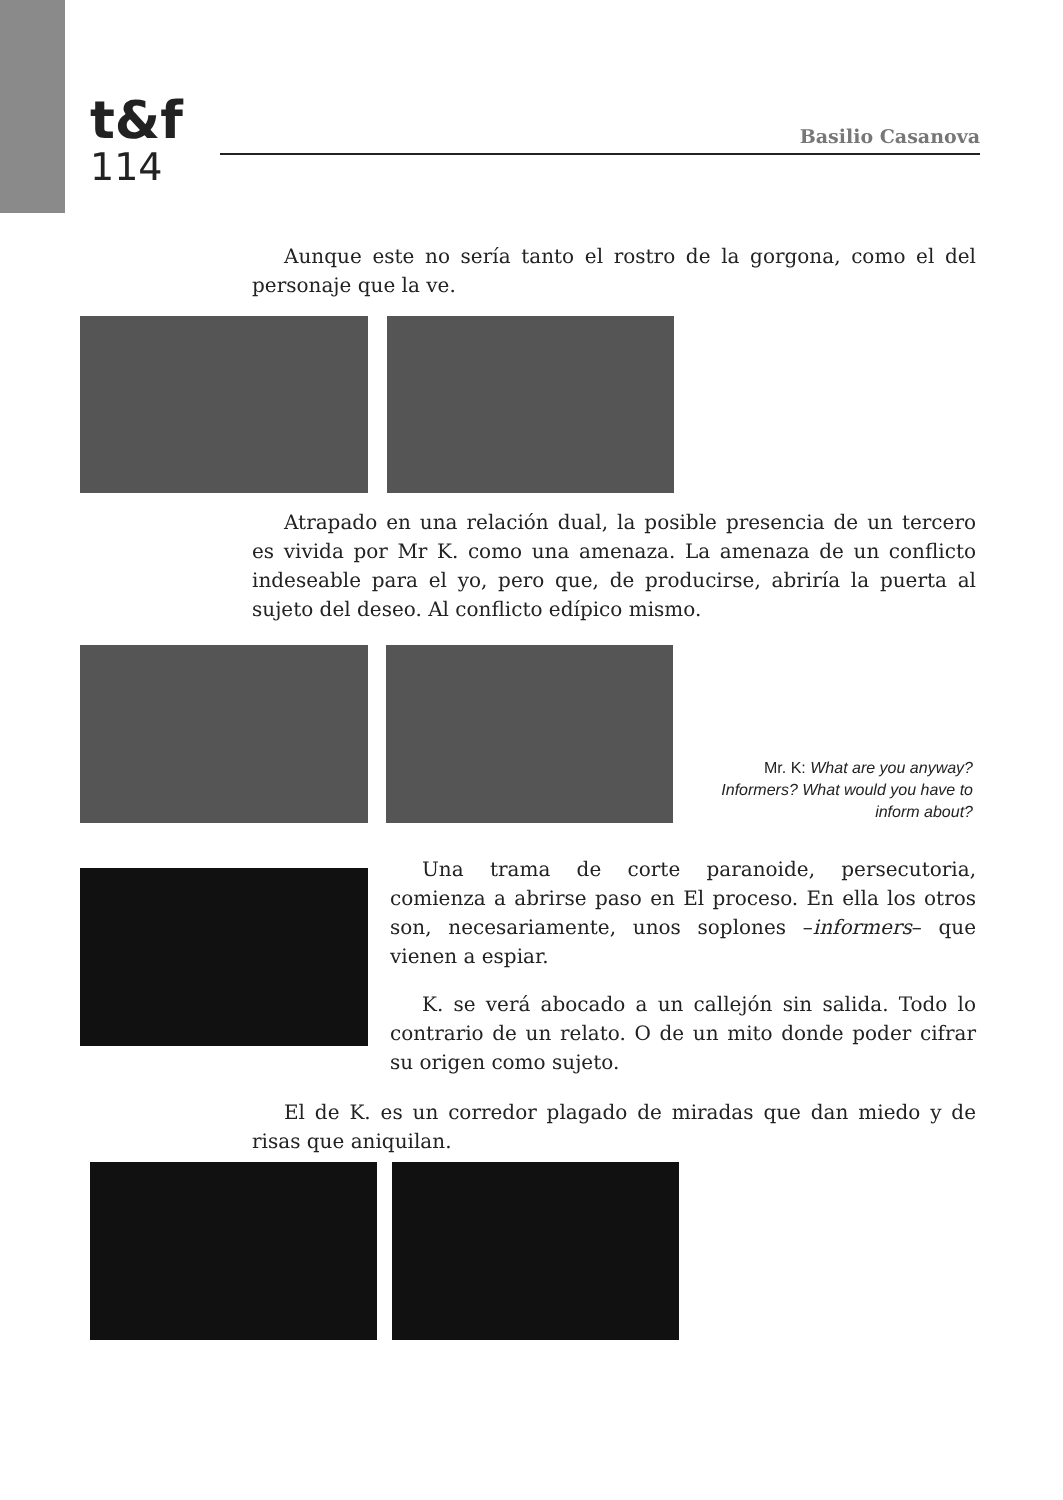t&f
114
Basilio Casanova
Aunque este no sería tanto el rostro de la gorgona, como el del personaje que la ve.
Atrapado en una relación dual, la posible presencia de un tercero es vivida por Mr K. como una amenaza. La amenaza de un conflicto indeseable para el yo, pero que, de producirse, abriría la puerta al sujeto del deseo. Al conflicto edípico mismo.
Mr. K: What are you anyway? Informers? What would you have to inform about?
Una trama de corte paranoide, persecutoria, comienza a abrirse paso en El proceso. En ella los otros son, necesariamente, unos soplones –informers– que vienen a espiar.
K. se verá abocado a un callejón sin salida. Todo lo contrario de un relato. O de un mito donde poder cifrar su origen como sujeto.
El de K. es un corredor plagado de miradas que dan miedo y de risas que aniquilan.